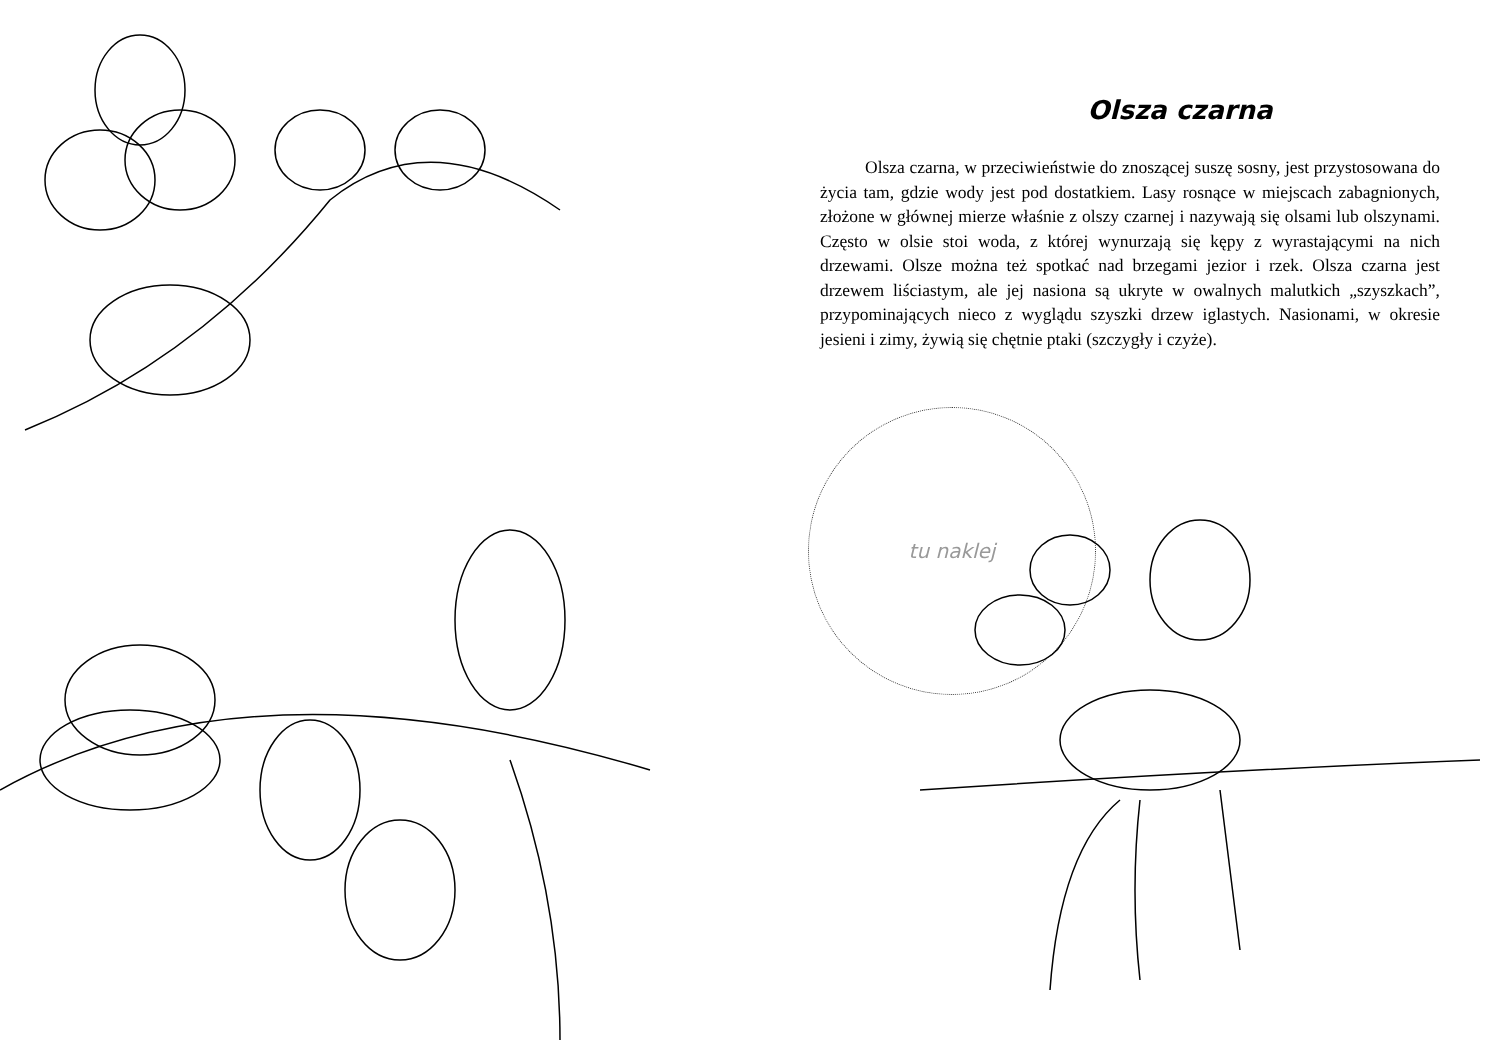Olsza czarna
Olsza czarna, w przeciwieństwie do znoszącej suszę sosny, jest przystosowana do życia tam, gdzie wody jest pod dostatkiem. Lasy rosnące w miejscach zabagnionych, złożone w głównej mierze właśnie z olszy czarnej i nazywają się olsami lub olszynami. Często w olsie stoi woda, z której wynurzają się kępy z wyrastającymi na nich drzewami. Olsze można też spotkać nad brzegami jezior i rzek. Olsza czarna jest drzewem liściastym, ale jej nasiona są ukryte w owalnych malutkich „szyszkach”, przypominających nieco z wyglądu szyszki drzew iglastych. Nasionami, w okresie jesieni i zimy, żywią się chętnie ptaki (szczygły i czyże).
tu naklej